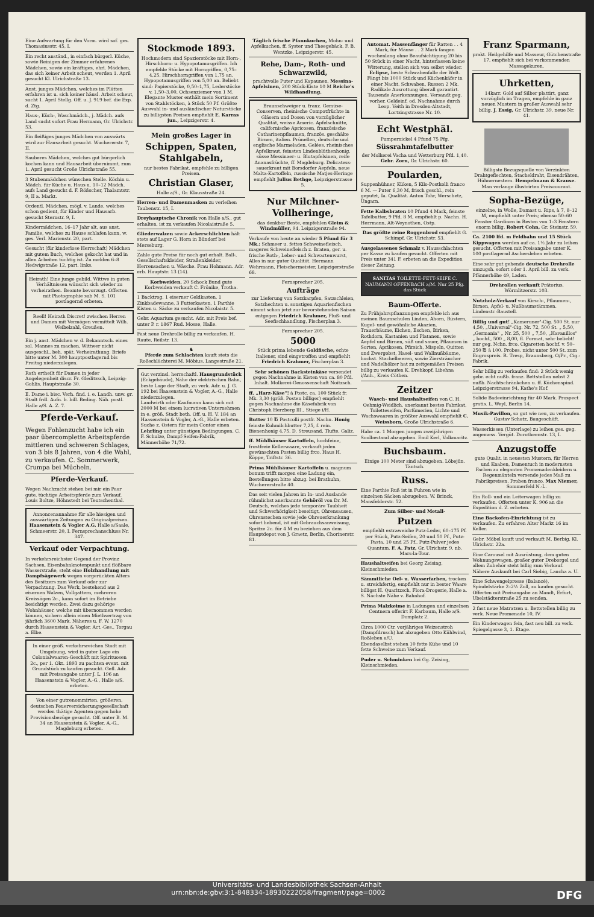Eine Aufwartung für den Vorm. wird sof. ges. Thomasiusstr. 45, I.
Ein recht anständ., in einfach bürgerl. Küche, sowie Reinigen der Zimmer erfahrenes Mädchen, sowie ein kräftiges, ehrl. Mädchen, das sich keiner Arbeit scheut, werden 1. April gesucht Kl. Ulrichstraße 13.
Anst. junges Mädchen, welches im Plätten erfahren ist u. sich keiner häusl. Arbeit scheut, sucht 1. April Stellg. Off. u. J. 919 bef. die Exp. d. Ztg.
Haus-, Küch-, Waschmädch., j. Mädch. aufs Land sucht sofort Frau Hermann, Gr. Ulrichstr. 53.
Ein fleißiges junges Mädchen von auswärts wird zur Hausarbeit gesucht. Wuchererstr. 7, II.
Sauberes Mädchen, welches gut bürgerlich kochen kann und Hausarbeit übernimmt, zum 1. April gesucht Große Ulrichstraße 55.
3 Stubenmädchen wünschen Stelle. Köchin u. Mädch. für Küche u. Haus u. 10–12 Mädch. aufs Land gesucht d. F. Rößscher, Thalamtstr. 9, II a. Markt.
Ordentl. Mädchen, mögl. v. Lande, welches schon gedient, für Kinder und Hausarb. gesucht Sternstr. 9, I.
Kindermädchen, 16–17 Jahr alt, aus anst. Familie, welches zu Hause schlafen kann, w. ges. Verl. Marienstr. 20, part.
Gesucht (für kinderlose Herrschaft) Mädchen mit gutem Buch, welches gekocht hat und in allen Arbeiten tüchtig ist. Zu melden 6–8 Hedwigstraße 12, part. links.
Heirath! Eine junge gebild. Wittwe in guten Verhältnissen wünscht sich wieder zu verheirathen. Beamte bevorzugt. Offerten mit Photographie sub M. S. 101 postlagernd erbeten.
Reell! Heirath Discret! zwischen Herren und Damen mit Vermögen vermittelt Wilh. Weibelzahl, Greußen.
Ein j. anst. Mädchen w. d. Bekanntsch. eines sol. Mannes zu machen, Wittwer nicht ausgeschl., beh. spät. Verheirathung. Briefe bitte unter M. 300 hauptpostlagernd bis Freitag niederzulegen.
Rath ertheilt für Damen in jeder Angelegenheit discr. Fr. Gleditzsch, Leipzig-Gohlis, Hauptstraße 30.
E. Dame i. bisc. Verh. find. i. e. Landh. unw. gr. Stadt frdl. Aufn. b. bill. Beding. Näh. postl. Halle a/S. A. Z. 7.
Pferde-Verkauf.
Wegen Fohlenzucht habe ich ein paar übercomplette Arbeitspferde mittleren und schweren Schlages, von 3 bis 8 Jahren, von 4 die Wahl, zu verkaufen. C. Sommerwerk, Crumpa bei Mücheln.
Pferde-Verkauf.
Wegen Nachzucht stehen bei mir ein Paar gute, tüchtige Arbeitspferde zum Verkauf. Louis Boltze, Höhnstedt bei Teutschenthal.
Annoncenannahme für alle hiesigen und auswärtigen Zeitungen zu Originalpreisen. Haasenstein & Vogler A.G. Halle a/Saale, Schmeerstr. 20, I. Fernsprechanschluss Nr. 347.
Verkauf oder Verpachtung.
In verkehrsreichster Gegend der Provinz Sachsen, Eisenbahnknotenpunkt und flößbare Wasserstraße, steht eine Holzhandlung mit Dampfsägewerk wegen vorgerückten Alters des Besitzers zum Verkauf oder zur Verpachtung. Das Werk, bestehend aus 2 eisernen Walzen, Vollgattern, mehreren Kreissägen 2c., kann sofort im Betriebe besichtigt werden. Zwei dazu gehörige Wohnhäuser, welche mit übernommen werden können, sichern allein einen Miethsertrag von jährlich 3600 Mark. Näheres u. F. W. 1270 durch Haasenstein & Vogler, Act.-Ges., Torgau a. Elbe.
In einer größ. verkehrsreichen Stadt mit Umgebung, wird in guter Lage ein Colonialwaaren-Geschäft mit Spirituosen 2c., per 1. Okt. 1893 zu pachten event. mit Grundstück zu kaufen gesucht. Gefl. Adr. mit Preisangabe unter J. L. 196 an Haasenstein & Vogler, A.-G., Halle a/S. erbeten.
Von einer gutrenommirten, größeren, deutschen Feuerversicherungsgesellschaft werden thätige Agenten gegen hohe Provisionsbezüge gesucht. Off. unter B. M. 34 an Haasenstein & Vogler, A.-G., Magdeburg erbeten.
Stockmode 1893.
Hochmodern sind Spazierstöcke mit Horn-, Hirschhorn- u. Hypopotamusgriffen. Ich empfehle Stöcke mit Horngriffen, 0,75–4,25, Hirschhorngriffen von 1,75 an, Hypopotamusgriffen von 5,00 an. Beliebt sind: Papierstöcke, 0,50–1,75, Lederstöcke v. 1,50–3,00, Ochsenziemer von 1 M. Elegante Muster enthält mein Sortiment von Stahlstöcken, à Stück 50 Pf. Größte Auswahl in- und ausländischer Naturstöcke zu billigsten Preisen empfiehlt E. Karras jun., Leipzigerstr. 4.
Mein großes Lager in
Schippen, Spaten, Stahlgabeln,
nur bestes Fabrikat, empfehle zu billigen Preisen.
Christian Glaser,
Halle a/S., Gr. Klausstraße 24.
Herren- und Damenmasken zu verleihen Taubenstr. 15, I.
Dreyhauptsche Chronik von Halle a/S., gut erhalten, ist zu verkaufen Nicolaistraße 5.
Gliederwalzen sowie Ackerschlichten hält stets auf Lager G. Horn in Bündorf bei Merseburg.
Zahle gute Preise für noch gut erhalt. Ball-, Gesellschaftskleider, Straßenkleider, Herrensachen u. Wäsche. Frau Hohmann. Adr. erb. Hauptstr. 13 (14).
Korbweiden. 20 Schock Bund gute Korbweiden verkauft C. Frönike, Trotha.
1 Backtrog, 1 eiserner Geldkasten, 1 Zinkbadewanne, 3 Futterkasten, 1 Parthie Kisten u. Säcke zu verkaufen Nicolaistr. 5.
Gebr. Aquarium gesucht. Adr. mit Preis bef. unter P. r. 1867 Rud. Mosse, Halle.
Fast neue Drehrolle billig zu verkaufen. H. Raute, Reilstr. 13.
♞
Pferde zum Schlachten kauft stets die Roßschlächterei M. Möbius, Langestraße 21.
Gut verzinsl. herrschaftl. Hausgrundstück (Eckgebäude), Nähe der elektrischen Bahn, beste Lage der Stadt, zu verk. Adr. u. J. G. 192 bei Haasenstein & Vogler, A.-G., Halle niederzulegen.
Landwirth oder Kaufmann kann sich mit 2000 M bei einem lucrativen Unternehmen in e. größ. Stadt beth. Off. u. H. V. 184 an Haasenstein & Vogler, A.-G., Halle erbeten.
Suche z. Ostern für mein Contor einen Lehrling unter günstigen Bedingungen. C. F. Schulze, Dampf-Seifen-Fabrik, Männerhöhe 71/72.
Täglich frische Pfannkuchen, Mohn- und Apfelkuchen, ff. Syster und Theegebäck. F. B. Wentzke, Leipzigerstr. 45.
Rehe, Dam-, Roth- und Schwarzwild,
prachtvolle Puter und Kapaunen, Messina-Apfelsinen, 200 Stück-Kiste 10 M Reiche's Wildhandlung.
Braunschweiger u. franz. Gemüse-Conserven, rheinische Compotfrüchte in Gläsern und Dosen von vorzüglicher Qualität, weisse Americ. Apfelschnitte, californische Apricosen, französische Catharinenpflaumen, französ. geschälte Birnen, italien. Prünellen, deutsche und englische Marmeladen, Gelées, rheinisches Apfelkraut, feinsten Lindenblüthenhonig, süsse Messinaer- u. Blutapfelsinen, reife Ananasfrüchte, ff. Magdeburg. Delicatess-sauerkraut mit Borsdorfer Aepfeln, neue Malta-Kartoffeln, russische Matjes-Heringe empfiehlt Julius Bethge, Leipzigerstrasse 5.
Nur Milchner-Vollheringe,
das denkbar Beste, empfehlen Gleim & Windmüller, 94. Leipzigerstraße 94.
Verkaufe von heute an wieder 5 Pfund für 3 Mk.: Schmeer u. fettes Schweinefleisch, mageres Schweinefleisch z. Braten, ger. u. frische Roth-, Leber- und Schwartenwurst, Alles in nur guter Qualität. Hermann Wehrmann, Fleischermeister, Leipzigerstraße 68.
Fernsprecher 205.
Aufträge
zur Lieferung von Satzkarpfen, Satzschleien, Satzhechten u. sonstigen Aquarienfischen nimmt schon jetzt zur bevorstehenden Saison entgegen Friedrich Krahmer, Fluß- und Seefischhandlung, Fischerplan 3.
Fernsprecher 205.
5000
Stück prima lebende Goldfische, echte Italiener, sind eingetroffen und empfiehlt Friedrich Krahmer, Fischerplan 3.
Sehr schönen Backsteinkäse versendet gegen Nachnahme in Kisten von ca. 80 Pfd. Inhalt. Molkerei-Genossenschaft Noitzsch.
ff. „Harz-Käse"! à Postc. ca. 100 Stück fr. Mk. 3,30 (größ. Posten billiger) empfiehlt gegen Nachnahme die Käsefabrik von Christoph Herzberg III., Stiege i/H.
Butter 10 ℔ Postcolli postfr. Nachn. Honig feinste Kuhmilchbutter 7,25, f. rein. Bienenhonig 4,75. D. Streusand, Tlufte, Galiz.
ff. Mühlhäuser Kartoffeln, hochfeine, frostfreie Kellerwaare, verkauft jeden gewünschten Posten billig frco. Haus H. Köppe, Triftstr. 36.
Prima Mühlhäuser Kartoffeln u. magnum bonum trifft morgen eine Ladung ein, Bestellungen bitte abzug. bei Brathuhn, Wuchererstraße 40.
Das seit vielen Jahren im In- und Auslande rühmlichst anerkannte Gehöröl von Dr. M. Deutsch, welches jede temporäre Taubheit und Schwerhörigkeit beseitigt, Ohrensausen, Ohrenstechen sowie jede Ohreuerkrankung sofort hebend, ist mit Gebrauchsanweisung, Spritze 2c. für 4 M zu beziehen aus dem Hauptdepot von J. Graetz, Berlin, Chorinerstr. 81.
Automat. Massenfänger für Ratten . . 4 Mark, für Mäuse . . 2 Mark fangen wochenlang ohne Beaufsichtigung 20 bis 50 Stück in einer Nacht, hinterlassen keine Witterung, stellen sich von selbst wieder. Eclipse, beste Schwabenfalle der Welt. Fängt bis 1000 Stück und Küchenkäfer in einer Nacht. Schwaben, Russen 2 Mk. Radikale Ausrottung überall garantirt. Tausende Anerkennungen. Versandt geg. vorher. Geldeinf. od. Nachnahme durch Leop. Veith in Dresden-Altstadt, Lortzingstrasse Nr. 10.
Echt Westphäl.
Pumpernickel 4 Pfund 75 Pfg.
Süssrahmtafelbutter
der Molkerei Vacha und Wetterburg Pfd. 1,40. Gebr. Zorn, Gr. Ulrichstr. 60.
Poularden,
Suppenhühner, Küken, 5 Kilo-Postkolli franco 6 M. — Puter 6,30 M, frisch geschl., rein geputzt, Ia. Qualität. Anton Tohr, Werschetz, Ungarn.
Fette Kalbsbraten 10 Pfund 4 Mark, feinste Tafelbutter, 9 Pfd. 8 M, empfiehlt p. Nachn. H. Herrmann, Alt-Weynothen, Ostp.
Das größte reine Roggenbrod empfiehlt G. Schimpf, Gr. Ulrichstr. 53.
Ausgelassenes Schmalz v. Hausschlachten per Kasse zu kaufen gesucht. Offerten mit Preis unter 341 F. erbeten an die Expedition dieser Zeitung.
SANITAS TOILETTE-FETT-SEIFE C. NAUMANN OFFENBACH a/M. Nur 25 Pfg. das Stück
Baum-Offerte.
Zu Frühjahrspflanzungen empfehle ich aus meinen Baumschulen Linden, Ahorn, Rüstern, Kugel- und gewöhnliche Akazien, Trauerbäume, Eichen, Eschen, Birken, Rothdorn, Kastanien und Platanen, sowie Aepfel und Birnen, süß und sauer, Pflaumen in Sorten, Aprikosen, Pfirsich, Mispeln, Quitten und Zwergobst, Hasel- und Wallnußbäume, hochst. Stachelbeeren, sowie Ziersträucher und Nadelhölzer hat zu zeitgemäßen Preisen billig zu verkaufen K. Drehkopf, Libehna i/Anh., Kreis Cöthen.
Zeitzer
Wasch- und Haushaltseifen von C. H. Oehmig-Weidlich, anerkannt bestes Fabrikat, Toiletteseifen, Parfümerien, Lichte und Wachswaaren in größter Auswahl empfiehlt C. Weissborn, Große Ulrichstraße 6.
Habe ca. 1 Morgen jungen zweijährigen Soolbestand abzugeben. Emil Kerl, Volkmaritz.
Buchsbaum.
Einige 100 Meter sind abzugeben. Löbejün. Täntsch.
Russ.
Eine Parthie Ruß ist in Fuhren wie in einzelnen Säcken abzugeben. W. Brinck, Mansfelderstr. 52.
Zum Silber- und Metall-
Putzen
empfiehlt extraweiche Putz-Leder, 60–175 Pf. per Stück, Putz-Seifen, 20 und 50 Pf., Putz-Pasta, 10 und 25 Pf., Putz-Pulver jedes Quantum. F. A. Patz, Gr. Ulrichstr. 9, nb. Mars-la-Tour.
Haushaltseifen bei Georg Zeising, Kleinschmieden.
Sämmtliche Oel- u. Wasserfarben, trocken u. streichfertig, empfiehlt nur in bester Waare billigst H. Quaritzsch, Flora-Drogerie, Halle a. S. Nächste Nähe v. Bahnhof.
Prima Malzkeime in Ladungen und einzelnen Centnern offerirt F. Karbaum, Halle a/S. Domplatz 2.
Circa 1000 Ctr. vorjähriges Weizenstroh (Dampfdrusch) hat abzugeben Otto Kühlwind, Roßleben a/U.
Ebendaselbst stehen 10 fette Kühe und 10 fette Schweine zum Verkauf.
Puder u. Schminken bei Gg. Zeising, Kleinschmieden.
Franz Sparmann,
prakt. Heilgehilfe und Masseur, Gütchenstraße 17, empfiehlt sich bei vorkommenden Massagekuren.
Uhrketten,
14karr. Gold auf Silber plattirt, ganz vorzüglich im Tragen, empfehle in ganz neuen Mustern in großer Auswahl sehr billig. J. Essig, Gr. Ulrichstr. 39, neue Nr. 41.
Billigste Bezugsquelle von Verzinkten Drahtgeflechten, Stacheldraht, Eisendrähten, Hühnernestern. Hempelmann & Krause. Man verlange illustrirten Preiscourant.
Sopha-Bezüge,
einzelne, in Wolle, Damast u. Rips, à 7, 8–12 M, empfiehlt unter Preis; ebenso 50–60 Fenster Gardinen in Resten von 1–3 Fenstern enorm billig. Robert Cohn, Gr. Steinstr. 59.
Ca. 2100 lfd. m Feldbahn und 15 Stück Kippwagen werden auf ca. 1½ Jahr zu leihen gesucht. Offerten mit Preisangabe unter K. 100 postlagernd Aschersleben erbeten.
Eine sehr gut gehende deutsche Drehrolle umzugsh. sofort oder 1. April bill. zu verk. Pfännerhöhe 49, Laden.
Drehrollen verkauft Prätorius, Wörmlitzerstr. 103.
Nutzholz-Verkauf von Kirsch-, Pflaumen-, Birnen, Apfel- u. Nußbaumstämmen. Lindenstr.-Baustell.
Billig und gut! „Kameruner"-Cig. 500 St. nur 4,50, „Universal"-Cig. Nr. 72, 500 St. „ 5,50, „Germania" „ Nr. 25, 500 „ 7,50, „Havanillos" „ hochf., 500 „ 8,00, fl. Format, sehr beliebt! nur geg. Nchn. frco. Cigaretten hochf. v. 50–250 ℔ à 100. Probes. nicht unter 500 St. zum Engrospreis. R. Tresp, Braunsberg, O/Pr., Cig.-Fabrik.
Sehr billig zu verkaufen find: 2 Stück wenig gebr. echt nußb. franz. Bettstellen nebst 2 nußb. Nachtschränkchen u. ff. Küchenspind. Leipzigerstrasse 94, Kathe's Hof.
Solide Badeeinrichtung für 40 Mark. Prospect gratis. L. Weyl, Berlin 14.
Musik-Pavillon, so gut wie neu, zu verkaufen. Gustav Schatz, Baugeschäft.
Wasserkissen (Unterlage) zu leihen ges. geg. angemess. Vergüt. Dorotheenstr. 13, I.
Anzugstoffe
gute Qualit. in neuesten Mustern, für Herren und Knaben, Damentuch in modernsten Farben zu eleganten Promenadenkleidern u. Regenmänteln versende jedes Maß zu Fabrikpreisen. Proben franco. Max Niemer, Sommerfeld N.-L.
Ein Roll- und ein Leiterwagen billig zu verkaufen. Offerten unter K. 906 an die Expedition d. Z. erbeten.
Eine Backofen-Einrichtung ist zu verkaufen. Zu erfahren Alter Markt 16 im Keller.
Gebr. Möbel kauft und verkauft M. Berbig, Kl. Ulrichstr. 22a.
Eine Carousel mit Ausrüstung, dem guten Wohnungswagen, großer guter Dreborgel und allem Zubehör steht billig zum Verkauf. Nähere Auskunft bei Carl Siebig, Laucha a. U.
Eine Schwengelpresse (Balancé), Spindelstärke 2–2½ Zoll, zu kaufen gesucht. Offerten mit Preisangabe an Mandt, Erfurt, Ubelstädterstraße 25 zu senden.
2 fast neue Matratzen u. Bettstellen billig zu verk. Neue Promenade 10, IV.
Ein Kinderwagen fein, fast neu bill. zu verk. Spiegelgasse 3, 1. Etage.
Universitäts- und Landesbibliothek Sachsen-Anhalt
urn:nbn:de:gbv:3:1-848334-18930222058/fragment/page=0002 DFG